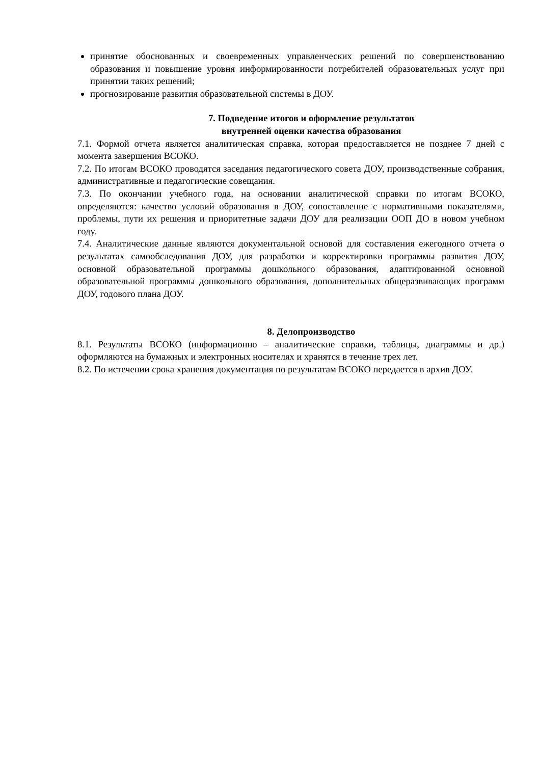принятие обоснованных и своевременных управленческих решений по совершенствованию образования и повышение уровня информированности потребителей образовательных услуг при принятии таких решений;
прогнозирование развития образовательной системы в ДОУ.
7. Подведение итогов и оформление результатов
внутренней оценки качества образования
7.1. Формой отчета является аналитическая справка, которая предоставляется не позднее 7 дней с момента завершения ВСОКО.
7.2. По итогам ВСОКО проводятся заседания педагогического совета ДОУ, производственные собрания, административные и педагогические совещания.
7.3. По окончании учебного года, на основании аналитической справки по итогам ВСОКО, определяются: качество условий образования в ДОУ, сопоставление с нормативными показателями, проблемы, пути их решения и приоритетные задачи ДОУ для реализации ООП ДО в новом учебном году.
7.4. Аналитические данные являются документальной основой для составления ежегодного отчета о результатах самообследования ДОУ, для разработки и корректировки программы развития ДОУ, основной образовательной программы дошкольного образования, адаптированной основной образовательной программы дошкольного образования, дополнительных общеразвивающих программ ДОУ, годового плана ДОУ.
8. Делопроизводство
8.1. Результаты ВСОКО (информационно – аналитические справки, таблицы, диаграммы и др.) оформляются на бумажных и электронных носителях и хранятся в течение трех лет.
8.2. По истечении срока хранения документация по результатам ВСОКО передается в архив ДОУ.